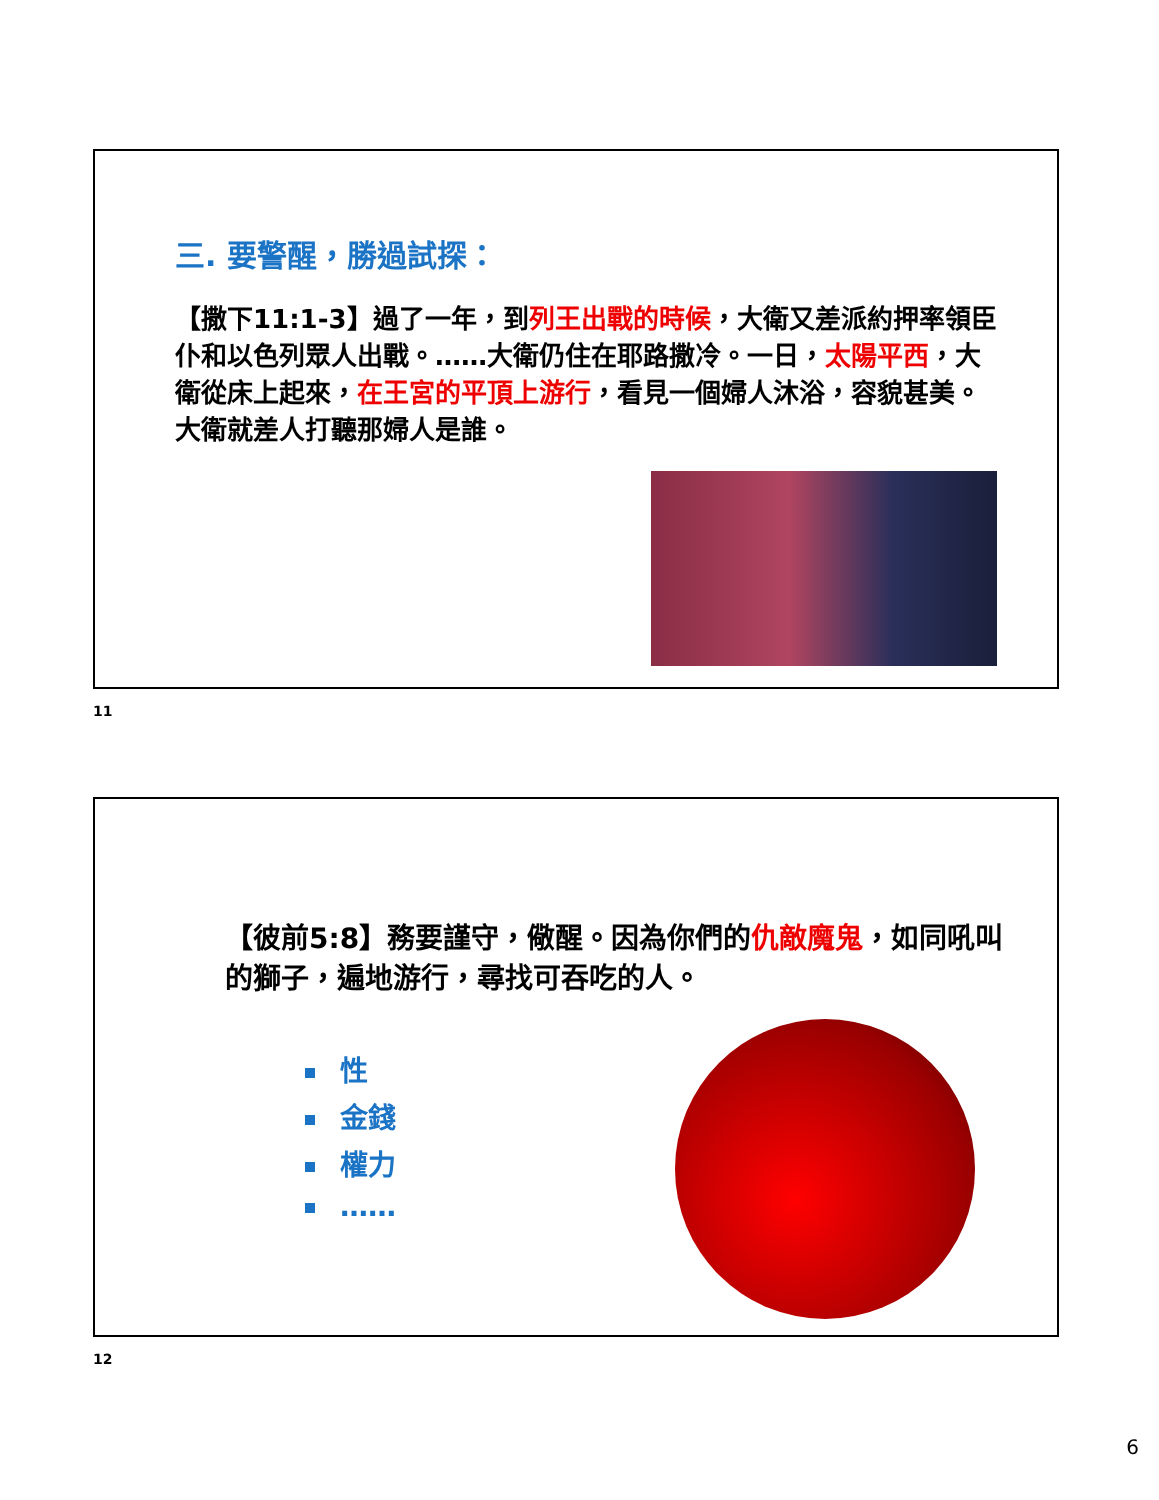三. 要警醒，勝過試探：
【撒下11:1-3】過了一年，到列王出戰的時候，大衛又差派約押率領臣仆和以色列眾人出戰。……大衛仍住在耶路撒冷。一日，太陽平西，大衛從床上起來，在王宮的平頂上游行，看見一個婦人沐浴，容貌甚美。大衛就差人打聽那婦人是誰。
11
【彼前5:8】務要謹守，儆醒。因為你們的仇敵魔鬼，如同吼叫的獅子，遍地游行，尋找可吞吃的人。
性
金錢
權力
……
12
6